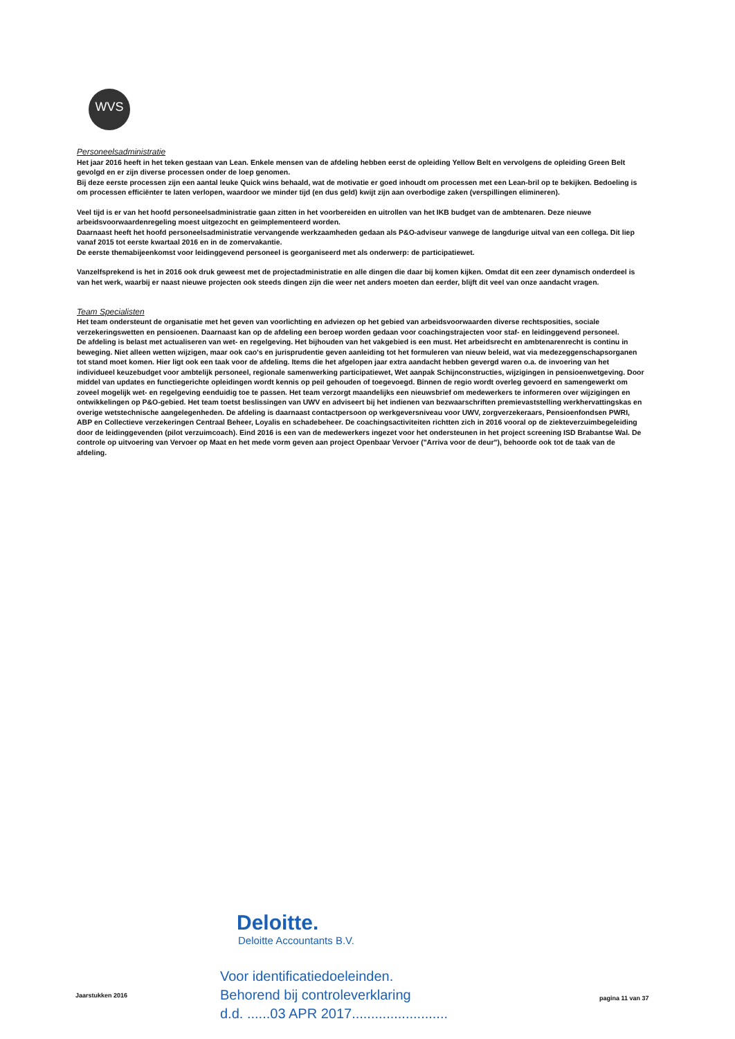WVS
Personeelsadministratie
Het jaar 2016 heeft in het teken gestaan van Lean. Enkele mensen van de afdeling hebben eerst de opleiding Yellow Belt en vervolgens de opleiding Green Belt gevolgd en er zijn diverse processen onder de loep genomen.
Bij deze eerste processen zijn een aantal leuke Quick wins behaald, wat de motivatie er goed inhoudt om processen met een Lean-bril op te bekijken. Bedoeling is om processen efficiënter te laten verlopen, waardoor we minder tijd (en dus geld) kwijt zijn aan overbodige zaken (verspillingen elimineren).
Veel tijd is er van het hoofd personeelsadministratie gaan zitten in het voorbereiden en uitrollen van het IKB budget van de ambtenaren. Deze nieuwe arbeidsvoorwaardenregeling moest uitgezocht en geïmplementeerd worden.
Daarnaast heeft het hoofd personeelsadministratie vervangende werkzaamheden gedaan als P&O-adviseur vanwege de langdurige uitval van een collega. Dit liep vanaf 2015 tot eerste kwartaal 2016 en in de zomervakantie.
De eerste themabijeenkomst voor leidinggevend personeel is georganiseerd met als onderwerp: de participatiewet.
Vanzelfsprekend is het in 2016 ook druk geweest met de projectadministratie en alle dingen die daar bij komen kijken. Omdat dit een zeer dynamisch onderdeel is van het werk, waarbij er naast nieuwe projecten ook steeds dingen zijn die weer net anders moeten dan eerder, blijft dit veel van onze aandacht vragen.
Team Specialisten
Het team ondersteunt de organisatie met het geven van voorlichting en adviezen op het gebied van arbeidsvoorwaarden diverse rechtsposities, sociale verzekeringswetten en pensioenen. Daarnaast kan op de afdeling een beroep worden gedaan voor coachingstrajecten voor staf- en leidinggevend personeel.
De afdeling is belast met actualiseren van wet- en regelgeving. Het bijhouden van het vakgebied is een must. Het arbeidsrecht en ambtenarenrecht is continu in beweging. Niet alleen wetten wijzigen, maar ook cao's en jurisprudentie geven aanleiding tot het formuleren van nieuw beleid, wat via medezeggenschapsorganen tot stand moet komen. Hier ligt ook een taak voor de afdeling. Items die het afgelopen jaar extra aandacht hebben gevergd waren o.a. de invoering van het individueel keuzebudget voor ambtelijk personeel, regionale samenwerking participatiewet, Wet aanpak Schijnconstructies, wijzigingen in pensioenwetgeving. Door middel van updates en functiegerichte opleidingen wordt kennis op peil gehouden of toegevoegd. Binnen de regio wordt overleg gevoerd en samengewerkt om zoveel mogelijk wet- en regelgeving eenduidig toe te passen. Het team verzorgt maandelijks een nieuwsbrief om medewerkers te informeren over wijzigingen en ontwikkelingen op P&O-gebied. Het team toetst beslissingen van UWV en adviseert bij het indienen van bezwaarschriften premievaststelling werkhervattingskas en overige wetstechnische aangelegenheden. De afdeling is daarnaast contactpersoon op werkgeversniveau voor UWV, zorgverzekeraars, Pensioenfondsen PWRI, ABP en Collectieve verzekeringen Centraal Beheer, Loyalis en schadebeheer. De coachingsactiviteiten richtten zich in 2016 vooral op de ziekteverzuimbegeleiding door de leidinggevenden (pilot verzuimcoach). Eind 2016 is een van de medewerkers ingezet voor het ondersteunen in het project screening ISD Brabantse Wal. De controle op uitvoering van Vervoer op Maat en het mede vorm geven aan project Openbaar Vervoer ("Arriva voor de deur"), behoorde ook tot de taak van de afdeling.
Deloitte.
Deloitte Accountants B.V.
Voor identificatiedoeleinden.
Behorend bij controleverklaring
d.d. ......03 APR 2017.........................
Jaarstukken 2016 pagina 11 van 37